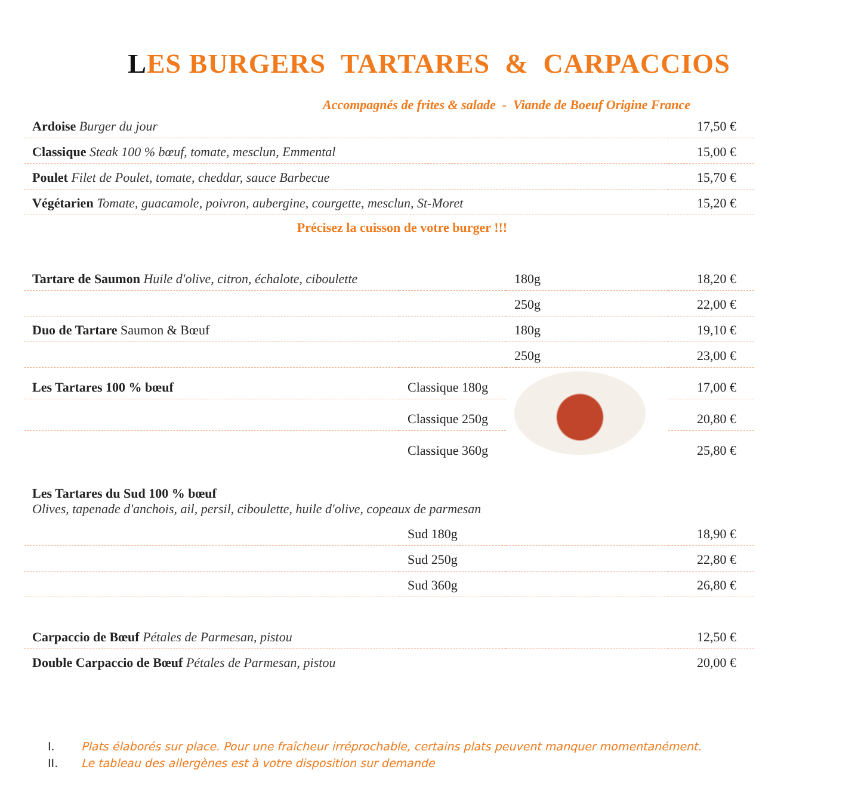LES BURGERS TARTARES & CARPACCIOS
Accompagnés de frites & salade - Viande de Boeuf Origine France
| Ardoise Burger du jour | 17,50 € |
| Classique Steak 100 % bœuf, tomate, mesclun, Emmental | 15,00 € |
| Poulet Filet de Poulet, tomate, cheddar, sauce Barbecue | 15,70 € |
| Végétarien Tomate, guacamole, poivron, aubergine, courgette, mesclun, St-Moret | 15,20 € |
Précisez la cuisson de votre burger !!!
| Tartare de Saumon Huile d'olive, citron, échalote, ciboulette | | 180g | 18,20 € |
| | | 250g | 22,00 € |
| Duo de Tartare Saumon & Bœuf | | 180g | 19,10 € |
| | | 250g | 23,00 € |
| Les Tartares 100 % bœuf | Classique 180g | | 17,00 € |
| | Classique 250g | | 20,80 € |
| | Classique 360g | | 25,80 € |
| Les Tartares du Sud 100 % bœuf Olives, tapenade d'anchois, ail, persil, ciboulette, huile d'olive, copeaux de parmesan | | | |
| | Sud 180g | | 18,90 € |
| | Sud 250g | | 22,80 € |
| | Sud 360g | | 26,80 € |
| Carpaccio de Bœuf Pétales de Parmesan, pistou | | | 12,50 € |
| Double Carpaccio de Bœuf Pétales de Parmesan, pistou | | | 20,00 € |
I. Plats élaborés sur place. Pour une fraîcheur irréprochable, certains plats peuvent manquer momentanément.
II. Le tableau des allergènes est à votre disposition sur demande